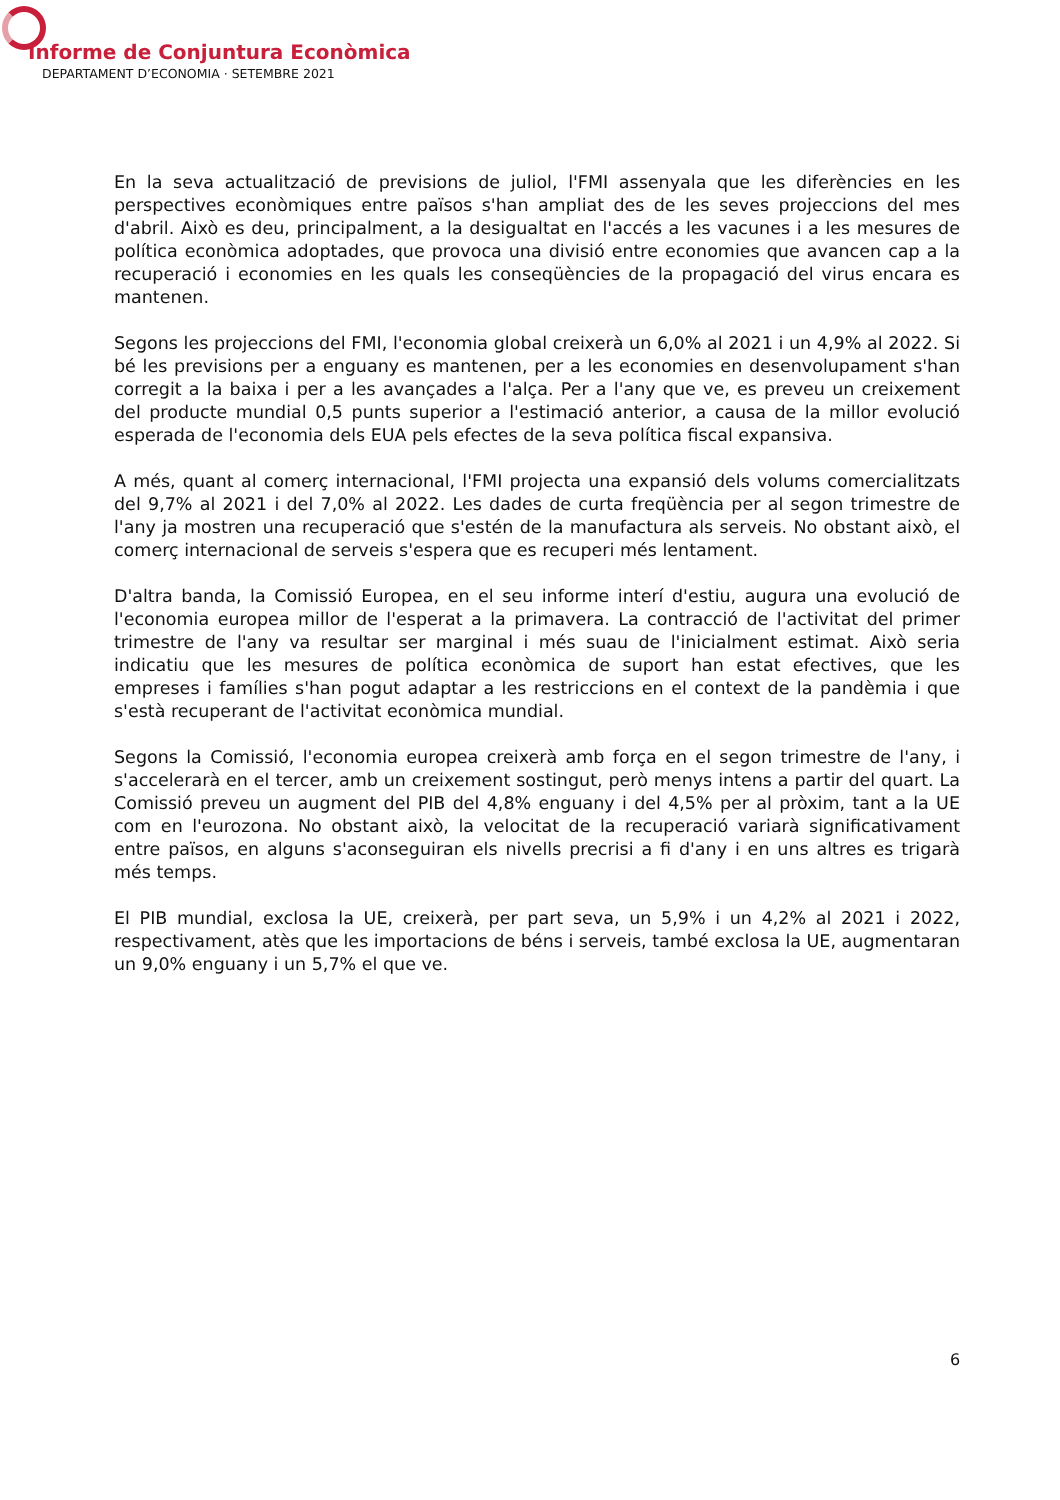Informe de Conjuntura Econòmica
DEPARTAMENT D’ECONOMIA · SETEMBRE 2021
En la seva actualització de previsions de juliol, l'FMI assenyala que les diferències en les perspectives econòmiques entre països s'han ampliat des de les seves projeccions del mes d'abril. Això es deu, principalment, a la desigualtat en l'accés a les vacunes i a les mesures de política econòmica adoptades, que provoca una divisió entre economies que avancen cap a la recuperació i economies en les quals les conseqüències de la propagació del virus encara es mantenen.
Segons les projeccions del FMI, l'economia global creixerà un 6,0% al 2021 i un 4,9% al 2022. Si bé les previsions per a enguany es mantenen, per a les economies en desenvolupament s'han corregit a la baixa i per a les avançades a l'alça. Per a l'any que ve, es preveu un creixement del producte mundial 0,5 punts superior a l'estimació anterior, a causa de la millor evolució esperada de l'economia dels EUA pels efectes de la seva política fiscal expansiva.
A més, quant al comerç internacional, l'FMI projecta una expansió dels volums comercialitzats del 9,7% al 2021 i del 7,0% al 2022. Les dades de curta freqüència per al segon trimestre de l'any ja mostren una recuperació que s'estén de la manufactura als serveis. No obstant això, el comerç internacional de serveis s'espera que es recuperi més lentament.
D'altra banda, la Comissió Europea, en el seu informe interí d'estiu, augura una evolució de l'economia europea millor de l'esperat a la primavera. La contracció de l'activitat del primer trimestre de l'any va resultar ser marginal i més suau de l'inicialment estimat. Això seria indicatiu que les mesures de política econòmica de suport han estat efectives, que les empreses i famílies s'han pogut adaptar a les restriccions en el context de la pandèmia i que s'està recuperant de l'activitat econòmica mundial.
Segons la Comissió, l'economia europea creixerà amb força en el segon trimestre de l'any, i s'accelerarà en el tercer, amb un creixement sostingut, però menys intens a partir del quart. La Comissió preveu un augment del PIB del 4,8% enguany i del 4,5% per al pròxim, tant a la UE com en l'eurozona. No obstant això, la velocitat de la recuperació variarà significativament entre països, en alguns s'aconseguiran els nivells precrisi a fi d'any i en uns altres es trigarà més temps.
El PIB mundial, exclosa la UE, creixerà, per part seva, un 5,9% i un 4,2% al 2021 i 2022, respectivament, atès que les importacions de béns i serveis, també exclosa la UE, augmentaran un 9,0% enguany i un 5,7% el que ve.
6